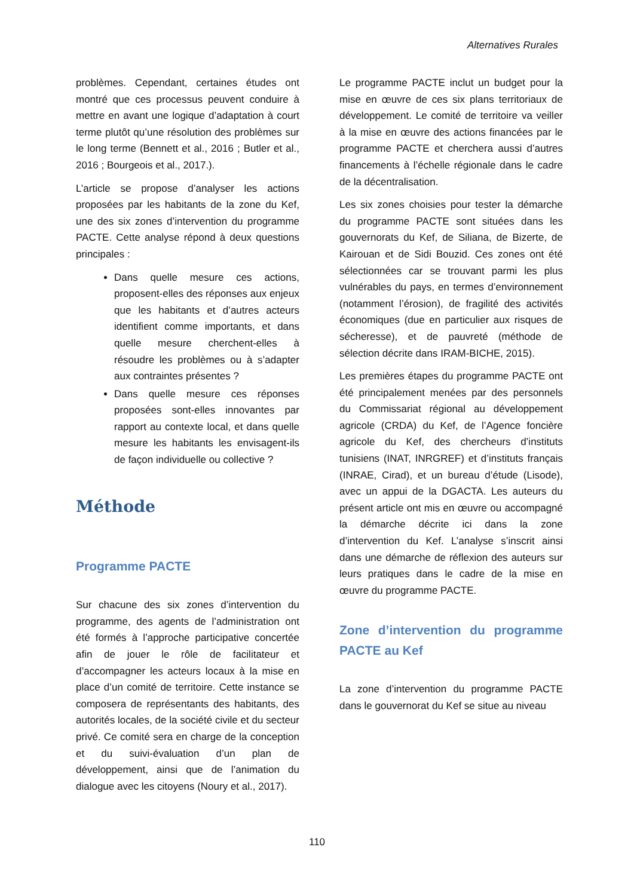Alternatives Rurales
problèmes. Cependant, certaines études ont montré que ces processus peuvent conduire à mettre en avant une logique d’adaptation à court terme plutôt qu’une résolution des problèmes sur le long terme (Bennett et al., 2016 ; Butler et al., 2016 ; Bourgeois et al., 2017.).
L’article se propose d’analyser les actions proposées par les habitants de la zone du Kef, une des six zones d’intervention du programme PACTE. Cette analyse répond à deux questions principales :
Dans quelle mesure ces actions, proposent-elles des réponses aux enjeux que les habitants et d’autres acteurs identifient comme importants, et dans quelle mesure cherchent-elles à résoudre les problèmes ou à s’adapter aux contraintes présentes ?
Dans quelle mesure ces réponses proposées sont-elles innovantes par rapport au contexte local, et dans quelle mesure les habitants les envisagent-ils de façon individuelle ou collective ?
Méthode
Programme PACTE
Sur chacune des six zones d’intervention du programme, des agents de l’administration ont été formés à l’approche participative concertée afin de jouer le rôle de facilitateur et d’accompagner les acteurs locaux à la mise en place d’un comité de territoire. Cette instance se composera de représentants des habitants, des autorités locales, de la société civile et du secteur privé. Ce comité sera en charge de la conception et du suivi-évaluation d’un plan de développement, ainsi que de l’animation du dialogue avec les citoyens (Noury et al., 2017).
Le programme PACTE inclut un budget pour la mise en œuvre de ces six plans territoriaux de développement. Le comité de territoire va veiller à la mise en œuvre des actions financées par le programme PACTE et cherchera aussi d’autres financements à l’échelle régionale dans le cadre de la décentralisation.
Les six zones choisies pour tester la démarche du programme PACTE sont situées dans les gouvernorats du Kef, de Siliana, de Bizerte, de Kairouan et de Sidi Bouzid. Ces zones ont été sélectionnées car se trouvant parmi les plus vulnérables du pays, en termes d’environnement (notamment l’érosion), de fragilité des activités économiques (due en particulier aux risques de sécheresse), et de pauvreté (méthode de sélection décrite dans IRAM-BICHE, 2015).
Les premières étapes du programme PACTE ont été principalement menées par des personnels du Commissariat régional au développement agricole (CRDA) du Kef, de l’Agence foncière agricole du Kef, des chercheurs d’instituts tunisiens (INAT, INRGREF) et d’instituts français (INRAE, Cirad), et un bureau d’étude (Lisode), avec un appui de la DGACTA. Les auteurs du présent article ont mis en œuvre ou accompagné la démarche décrite ici dans la zone d’intervention du Kef. L’analyse s’inscrit ainsi dans une démarche de réflexion des auteurs sur leurs pratiques dans le cadre de la mise en œuvre du programme PACTE.
Zone d’intervention du programme PACTE au Kef
La zone d’intervention du programme PACTE dans le gouvernorat du Kef se situe au niveau
110